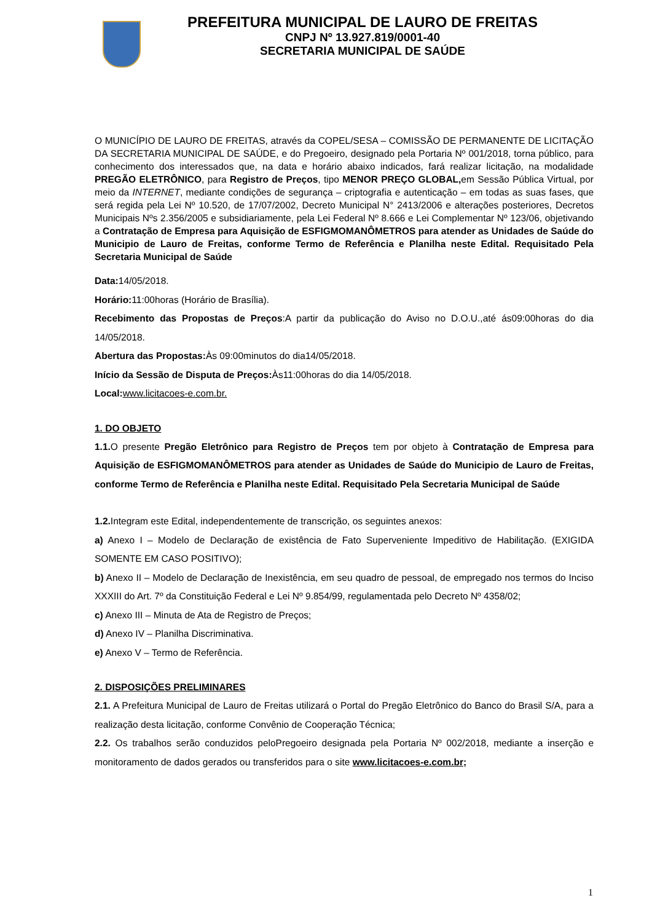PREFEITURA MUNICIPAL DE LAURO DE FREITAS
CNPJ Nº 13.927.819/0001-40
SECRETARIA MUNICIPAL DE SAÚDE
O MUNICÍPIO DE LAURO DE FREITAS, através da COPEL/SESA – COMISSÃO DE PERMANENTE DE LICITAÇÃO DA SECRETARIA MUNICIPAL DE SAÚDE, e do Pregoeiro, designado pela Portaria Nº 001/2018, torna público, para conhecimento dos interessados que, na data e horário abaixo indicados, fará realizar licitação, na modalidade PREGÃO ELETRÔNICO, para Registro de Preços, tipo MENOR PREÇO GLOBAL, em Sessão Pública Virtual, por meio da INTERNET, mediante condições de segurança – criptografia e autenticação – em todas as suas fases, que será regida pela Lei Nº 10.520, de 17/07/2002, Decreto Municipal N° 2413/2006 e alterações posteriores, Decretos Municipais Nºs 2.356/2005 e subsidiariamente, pela Lei Federal Nº 8.666 e Lei Complementar Nº 123/06, objetivando a Contratação de Empresa para Aquisição de ESFIGMOMANÔMETROS para atender as Unidades de Saúde do Municipio de Lauro de Freitas, conforme Termo de Referência e Planilha neste Edital. Requisitado Pela Secretaria Municipal de Saúde
Data: 14/05/2018.
Horário: 11:00horas (Horário de Brasília).
Recebimento das Propostas de Preços:A partir da publicação do Aviso no D.O.U.,até ás09:00horas do dia 14/05/2018.
Abertura das Propostas: Às 09:00minutos do dia14/05/2018.
Início da Sessão de Disputa de Preços: Às11:00horas do dia 14/05/2018.
Local: www.licitacoes-e.com.br.
1. DO OBJETO
1.1. O presente Pregão Eletrônico para Registro de Preços tem por objeto à Contratação de Empresa para Aquisição de ESFIGMOMANÔMETROS para atender as Unidades de Saúde do Municipio de Lauro de Freitas, conforme Termo de Referência e Planilha neste Edital. Requisitado Pela Secretaria Municipal de Saúde
1.2. Integram este Edital, independentemente de transcrição, os seguintes anexos:
a) Anexo I – Modelo de Declaração de existência de Fato Superveniente Impeditivo de Habilitação. (EXIGIDA SOMENTE EM CASO POSITIVO);
b) Anexo II – Modelo de Declaração de Inexistência, em seu quadro de pessoal, de empregado nos termos do Inciso XXXIII do Art. 7º da Constituição Federal e Lei Nº 9.854/99, regulamentada pelo Decreto Nº 4358/02;
c) Anexo III – Minuta de Ata de Registro de Preços;
d) Anexo IV – Planilha Discriminativa.
e) Anexo V – Termo de Referência.
2. DISPOSIÇÕES PRELIMINARES
2.1. A Prefeitura Municipal de Lauro de Freitas utilizará o Portal do Pregão Eletrônico do Banco do Brasil S/A, para a realização desta licitação, conforme Convênio de Cooperação Técnica;
2.2. Os trabalhos serão conduzidos peloPregoeiro designada pela Portaria Nº 002/2018, mediante a inserção e monitoramento de dados gerados ou transferidos para o site www.licitacoes-e.com.br;
1